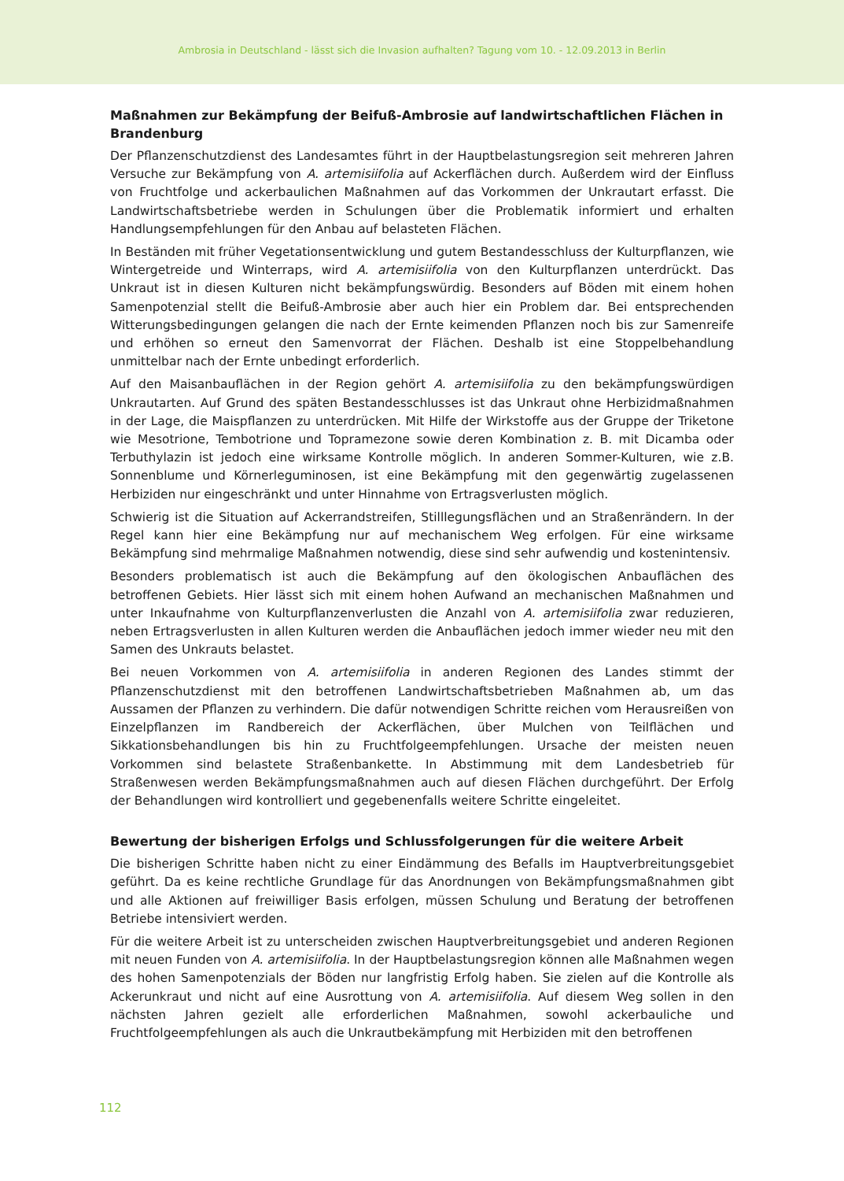Ambrosia in Deutschland - lässt sich die Invasion aufhalten? Tagung vom 10. - 12.09.2013 in Berlin
Maßnahmen zur Bekämpfung der Beifuß-Ambrosie auf landwirtschaftlichen Flächen in Brandenburg
Der Pflanzenschutzdienst des Landesamtes führt in der Hauptbelastungsregion seit mehreren Jahren Versuche zur Bekämpfung von A. artemisiifolia auf Ackerflächen durch. Außerdem wird der Einfluss von Fruchtfolge und ackerbaulichen Maßnahmen auf das Vorkommen der Unkrautart erfasst. Die Landwirtschaftsbetriebe werden in Schulungen über die Problematik informiert und erhalten Handlungsempfehlungen für den Anbau auf belasteten Flächen.
In Beständen mit früher Vegetationsentwicklung und gutem Bestandesschluss der Kulturpflanzen, wie Wintergetreide und Winterraps, wird A. artemisiifolia von den Kulturpflanzen unterdrückt. Das Unkraut ist in diesen Kulturen nicht bekämpfungswürdig. Besonders auf Böden mit einem hohen Samenpotenzial stellt die Beifuß-Ambrosie aber auch hier ein Problem dar. Bei entsprechenden Witterungsbedingungen gelangen die nach der Ernte keimenden Pflanzen noch bis zur Samenreife und erhöhen so erneut den Samenvorrat der Flächen. Deshalb ist eine Stoppelbehandlung unmittelbar nach der Ernte unbedingt erforderlich.
Auf den Maisanbauflächen in der Region gehört A. artemisiifolia zu den bekämpfungswürdigen Unkrautarten. Auf Grund des späten Bestandesschlusses ist das Unkraut ohne Herbizidmaßnahmen in der Lage, die Maispflanzen zu unterdrücken. Mit Hilfe der Wirkstoffe aus der Gruppe der Triketone wie Mesotrione, Tembotrione und Topramezone sowie deren Kombination z. B. mit Dicamba oder Terbuthylazin ist jedoch eine wirksame Kontrolle möglich. In anderen Sommer-Kulturen, wie z.B. Sonnenblume und Körnerleguminosen, ist eine Bekämpfung mit den gegenwärtig zugelassenen Herbiziden nur eingeschränkt und unter Hinnahme von Ertragsverlusten möglich.
Schwierig ist die Situation auf Ackerrandstreifen, Stilllegungsflächen und an Straßenrändern. In der Regel kann hier eine Bekämpfung nur auf mechanischem Weg erfolgen. Für eine wirksame Bekämpfung sind mehrmalige Maßnahmen notwendig, diese sind sehr aufwendig und kostenintensiv.
Besonders problematisch ist auch die Bekämpfung auf den ökologischen Anbauflächen des betroffenen Gebiets. Hier lässt sich mit einem hohen Aufwand an mechanischen Maßnahmen und unter Inkaufnahme von Kulturpflanzenverlusten die Anzahl von A. artemisiifolia zwar reduzieren, neben Ertragsverlusten in allen Kulturen werden die Anbauflächen jedoch immer wieder neu mit den Samen des Unkrauts belastet.
Bei neuen Vorkommen von A. artemisiifolia in anderen Regionen des Landes stimmt der Pflanzenschutzdienst mit den betroffenen Landwirtschaftsbetrieben Maßnahmen ab, um das Aussamen der Pflanzen zu verhindern. Die dafür notwendigen Schritte reichen vom Herausreißen von Einzelpflanzen im Randbereich der Ackerflächen, über Mulchen von Teilflächen und Sikkationsbehandlungen bis hin zu Fruchtfolgeempfehlungen. Ursache der meisten neuen Vorkommen sind belastete Straßenbankette. In Abstimmung mit dem Landesbetrieb für Straßenwesen werden Bekämpfungsmaßnahmen auch auf diesen Flächen durchgeführt. Der Erfolg der Behandlungen wird kontrolliert und gegebenenfalls weitere Schritte eingeleitet.
Bewertung der bisherigen Erfolgs und Schlussfolgerungen für die weitere Arbeit
Die bisherigen Schritte haben nicht zu einer Eindämmung des Befalls im Hauptverbreitungsgebiet geführt. Da es keine rechtliche Grundlage für das Anordnungen von Bekämpfungsmaßnahmen gibt und alle Aktionen auf freiwilliger Basis erfolgen, müssen Schulung und Beratung der betroffenen Betriebe intensiviert werden.
Für die weitere Arbeit ist zu unterscheiden zwischen Hauptverbreitungsgebiet und anderen Regionen mit neuen Funden von A. artemisiifolia. In der Hauptbelastungsregion können alle Maßnahmen wegen des hohen Samenpotenzials der Böden nur langfristig Erfolg haben. Sie zielen auf die Kontrolle als Ackerunkraut und nicht auf eine Ausrottung von A. artemisiifolia. Auf diesem Weg sollen in den nächsten Jahren gezielt alle erforderlichen Maßnahmen, sowohl ackerbauliche und Fruchtfolgeempfehlungen als auch die Unkrautbekämpfung mit Herbiziden mit den betroffenen
112